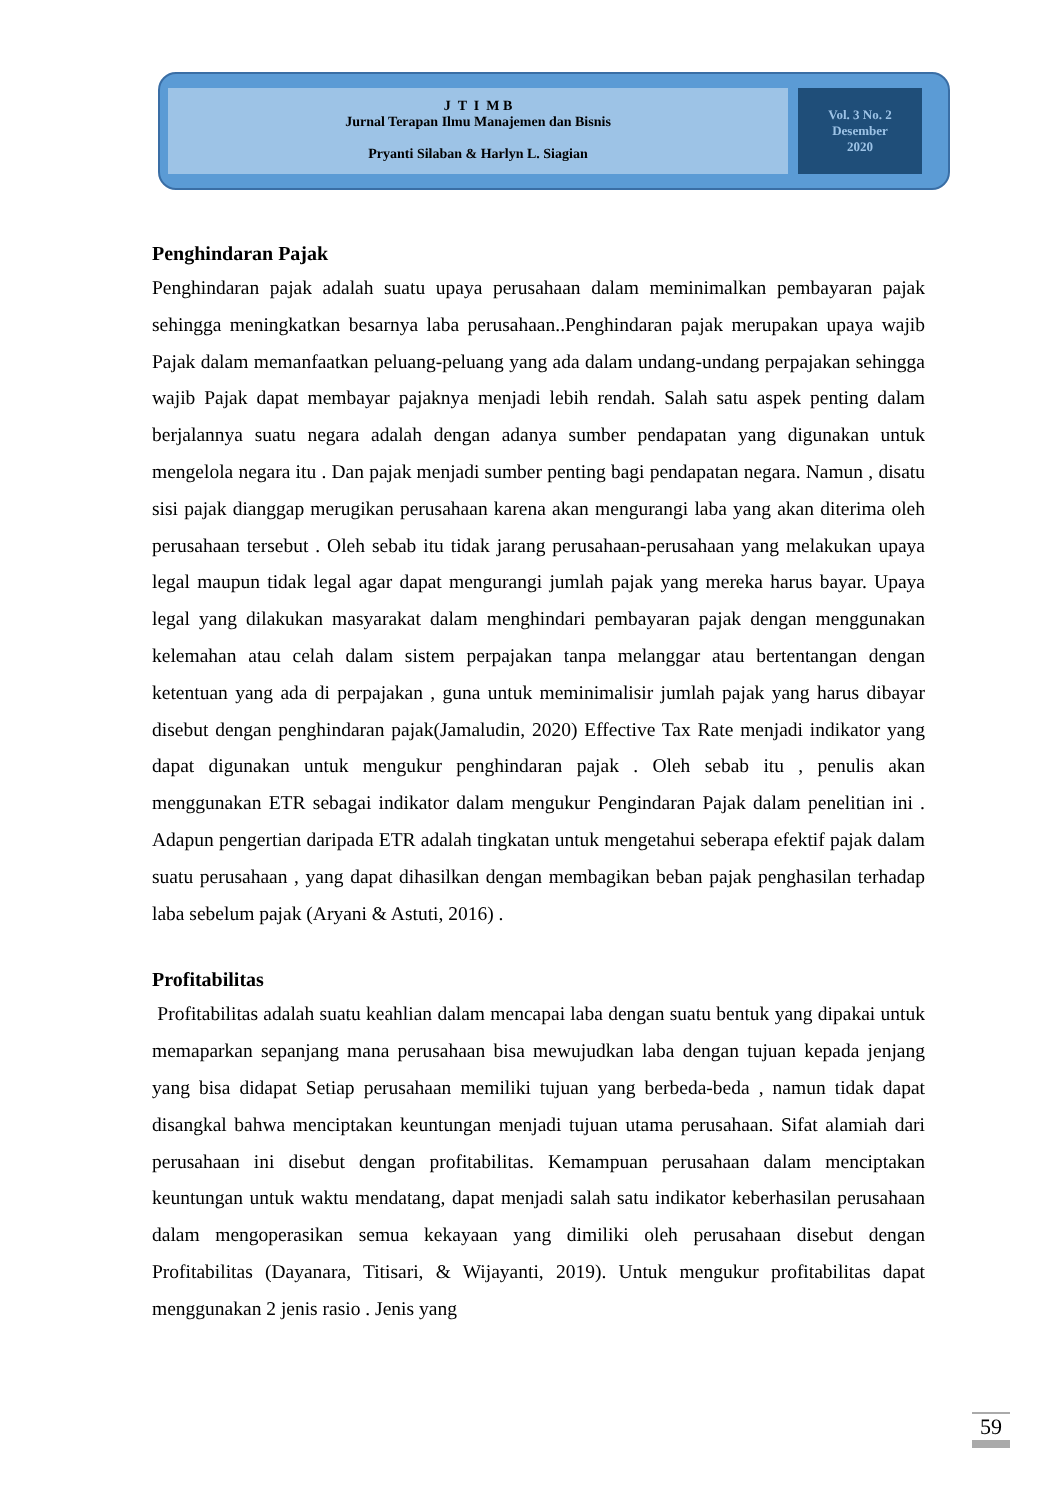J T I M B
Jurnal Terapan Ilmu Manajemen dan Bisnis
Pryanti Silaban & Harlyn L. Siagian
Vol. 3 No. 2
Desember
2020
Penghindaran Pajak
Penghindaran pajak adalah suatu upaya perusahaan dalam meminimalkan pembayaran pajak sehingga meningkatkan besarnya laba perusahaan..Penghindaran pajak merupakan upaya wajib Pajak dalam memanfaatkan peluang-peluang yang ada dalam undang-undang perpajakan sehingga wajib Pajak dapat membayar pajaknya menjadi lebih rendah. Salah satu aspek penting dalam berjalannya suatu negara adalah dengan adanya sumber pendapatan yang digunakan untuk mengelola negara itu . Dan pajak menjadi sumber penting bagi pendapatan negara. Namun , disatu sisi pajak dianggap merugikan perusahaan karena akan mengurangi laba yang akan diterima oleh perusahaan tersebut . Oleh sebab itu tidak jarang perusahaan-perusahaan yang melakukan upaya legal maupun tidak legal agar dapat mengurangi jumlah pajak yang mereka harus bayar. Upaya legal yang dilakukan masyarakat dalam menghindari pembayaran pajak dengan menggunakan kelemahan atau celah dalam sistem perpajakan tanpa melanggar atau bertentangan dengan ketentuan yang ada di perpajakan , guna untuk meminimalisir jumlah pajak yang harus dibayar disebut dengan penghindaran pajak(Jamaludin, 2020) Effective Tax Rate menjadi indikator yang dapat digunakan untuk mengukur penghindaran pajak . Oleh sebab itu , penulis akan menggunakan ETR sebagai indikator dalam mengukur Pengindaran Pajak dalam penelitian ini . Adapun pengertian daripada ETR adalah tingkatan untuk mengetahui seberapa efektif pajak dalam suatu perusahaan , yang dapat dihasilkan dengan membagikan beban pajak penghasilan terhadap laba sebelum pajak (Aryani & Astuti, 2016) .
Profitabilitas
Profitabilitas adalah suatu keahlian dalam mencapai laba dengan suatu bentuk yang dipakai untuk memaparkan sepanjang mana perusahaan bisa mewujudkan laba dengan tujuan kepada jenjang yang bisa didapat Setiap perusahaan memiliki tujuan yang berbeda-beda , namun tidak dapat disangkal bahwa menciptakan keuntungan menjadi tujuan utama perusahaan. Sifat alamiah dari perusahaan ini disebut dengan profitabilitas. Kemampuan perusahaan dalam menciptakan keuntungan untuk waktu mendatang, dapat menjadi salah satu indikator keberhasilan perusahaan dalam mengoperasikan semua kekayaan yang dimiliki oleh perusahaan disebut dengan Profitabilitas (Dayanara, Titisari, & Wijayanti, 2019). Untuk mengukur profitabilitas dapat menggunakan 2 jenis rasio . Jenis yang
59